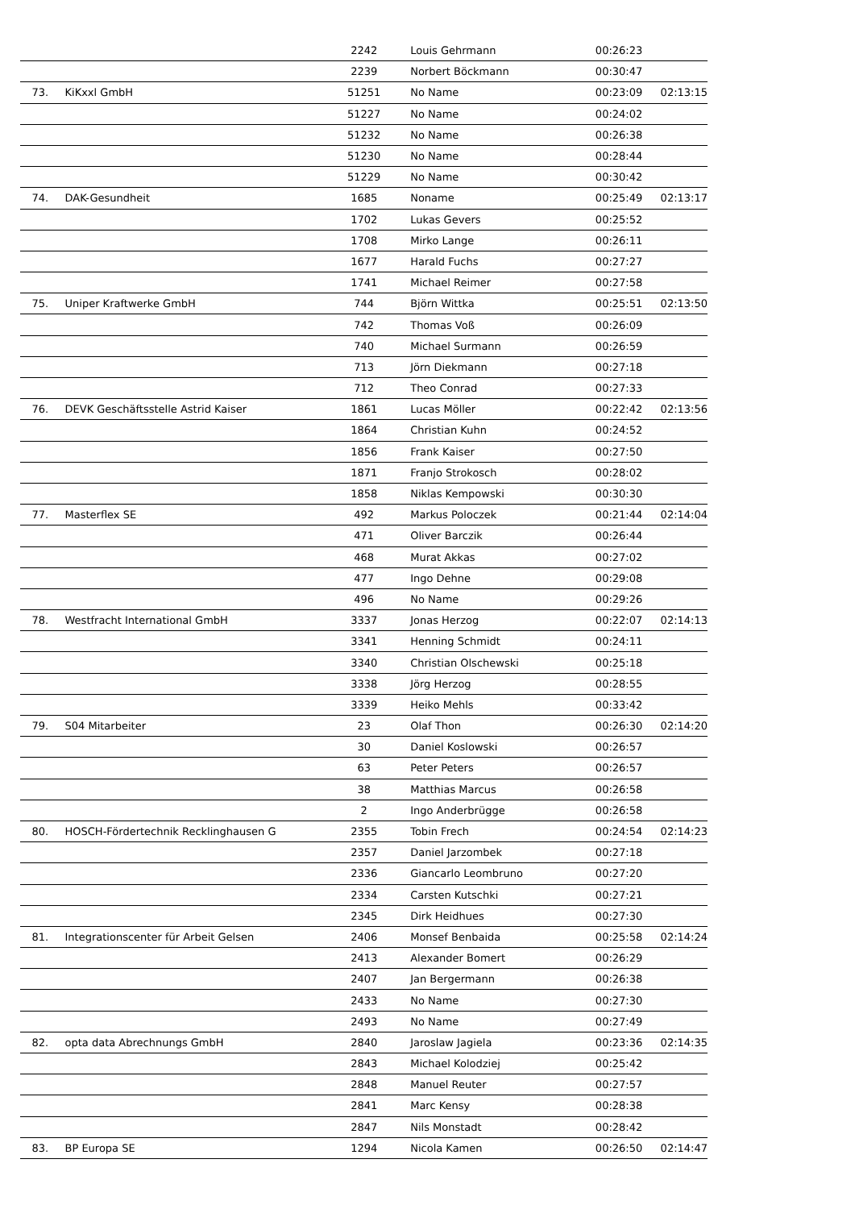| | | 2242 | Louis Gehrmann | 00:26:23 | |
| | | 2239 | Norbert Böckmann | 00:30:47 | |
| 73. | KiKxxl GmbH | 51251 | No Name | 00:23:09 | 02:13:15 |
| | | 51227 | No Name | 00:24:02 | |
| | | 51232 | No Name | 00:26:38 | |
| | | 51230 | No Name | 00:28:44 | |
| | | 51229 | No Name | 00:30:42 | |
| 74. | DAK-Gesundheit | 1685 | Noname | 00:25:49 | 02:13:17 |
| | | 1702 | Lukas Gevers | 00:25:52 | |
| | | 1708 | Mirko Lange | 00:26:11 | |
| | | 1677 | Harald Fuchs | 00:27:27 | |
| | | 1741 | Michael Reimer | 00:27:58 | |
| 75. | Uniper Kraftwerke GmbH | 744 | Björn Wittka | 00:25:51 | 02:13:50 |
| | | 742 | Thomas Voß | 00:26:09 | |
| | | 740 | Michael Surmann | 00:26:59 | |
| | | 713 | Jörn Diekmann | 00:27:18 | |
| | | 712 | Theo Conrad | 00:27:33 | |
| 76. | DEVK Geschäftsstelle Astrid Kaiser | 1861 | Lucas Möller | 00:22:42 | 02:13:56 |
| | | 1864 | Christian Kuhn | 00:24:52 | |
| | | 1856 | Frank Kaiser | 00:27:50 | |
| | | 1871 | Franjo Strokosch | 00:28:02 | |
| | | 1858 | Niklas Kempowski | 00:30:30 | |
| 77. | Masterflex SE | 492 | Markus Poloczek | 00:21:44 | 02:14:04 |
| | | 471 | Oliver Barczik | 00:26:44 | |
| | | 468 | Murat Akkas | 00:27:02 | |
| | | 477 | Ingo Dehne | 00:29:08 | |
| | | 496 | No Name | 00:29:26 | |
| 78. | Westfracht International GmbH | 3337 | Jonas Herzog | 00:22:07 | 02:14:13 |
| | | 3341 | Henning Schmidt | 00:24:11 | |
| | | 3340 | Christian Olschewski | 00:25:18 | |
| | | 3338 | Jörg Herzog | 00:28:55 | |
| | | 3339 | Heiko Mehls | 00:33:42 | |
| 79. | S04 Mitarbeiter | 23 | Olaf Thon | 00:26:30 | 02:14:20 |
| | | 30 | Daniel Koslowski | 00:26:57 | |
| | | 63 | Peter Peters | 00:26:57 | |
| | | 38 | Matthias Marcus | 00:26:58 | |
| | | 2 | Ingo Anderbrügge | 00:26:58 | |
| 80. | HOSCH-Fördertechnik Recklinghausen G | 2355 | Tobin Frech | 00:24:54 | 02:14:23 |
| | | 2357 | Daniel Jarzombek | 00:27:18 | |
| | | 2336 | Giancarlo Leombruno | 00:27:20 | |
| | | 2334 | Carsten Kutschki | 00:27:21 | |
| | | 2345 | Dirk Heidhues | 00:27:30 | |
| 81. | Integrationscenter für Arbeit Gelsen | 2406 | Monsef Benbaida | 00:25:58 | 02:14:24 |
| | | 2413 | Alexander Bomert | 00:26:29 | |
| | | 2407 | Jan Bergermann | 00:26:38 | |
| | | 2433 | No Name | 00:27:30 | |
| | | 2493 | No Name | 00:27:49 | |
| 82. | opta data Abrechnungs GmbH | 2840 | Jaroslaw Jagiela | 00:23:36 | 02:14:35 |
| | | 2843 | Michael Kolodziej | 00:25:42 | |
| | | 2848 | Manuel Reuter | 00:27:57 | |
| | | 2841 | Marc Kensy | 00:28:38 | |
| | | 2847 | Nils Monstadt | 00:28:42 | |
| 83. | BP Europa SE | 1294 | Nicola Kamen | 00:26:50 | 02:14:47 |